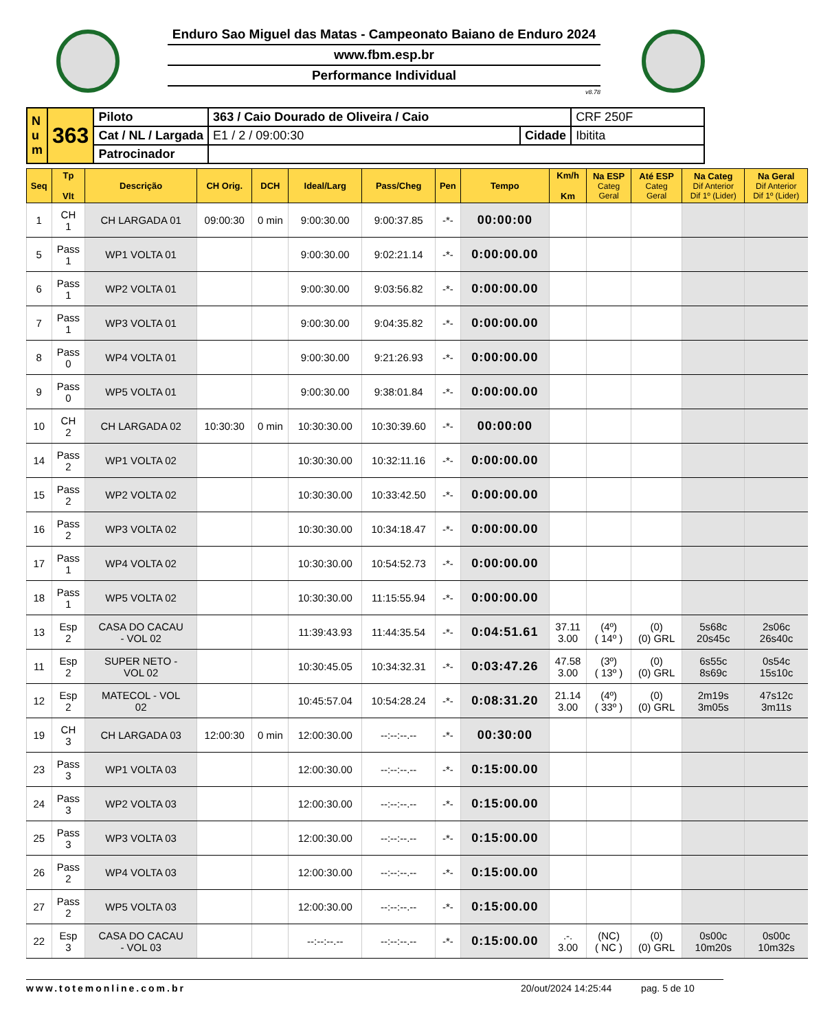Enduro Sao Miguel das Matas - Campeonato Baiano de Enduro 2024
www.fbm.esp.br
Performance Individual
v8.78
| N u m | 363 | Piloto | 363 / Caio Dourado de Oliveira / Caio | | CRF 250F |
| | | Cat / NL / Largada | E1 / 2 / 09:00:30 | Cidade | Ibitita |
| | | Patrocinador | | | |
| Seq | Tp Vlt | Descrição | CH Orig. | DCH | Ideal/Larg | Pass/Cheg | Pen | Tempo | Km/h Km | Na ESP Categ Geral | Até ESP Categ Geral | Na Categ Dif Anterior Dif 1º (Lider) | Na Geral Dif Anterior Dif 1º (Lider) |
| --- | --- | --- | --- | --- | --- | --- | --- | --- | --- | --- | --- | --- | --- |
| 1 | CH 1 | CH LARGADA 01 | 09:00:30 | 0 min | 9:00:30.00 | 9:00:37.85 | -*- | 00:00:00 | | | | | |
| 5 | Pass 1 | WP1 VOLTA 01 | | | 9:00:30.00 | 9:02:21.14 | -*- | 0:00:00.00 | | | | | |
| 6 | Pass 1 | WP2 VOLTA 01 | | | 9:00:30.00 | 9:03:56.82 | -*- | 0:00:00.00 | | | | | |
| 7 | Pass 1 | WP3 VOLTA 01 | | | 9:00:30.00 | 9:04:35.82 | -*- | 0:00:00.00 | | | | | |
| 8 | Pass 0 | WP4 VOLTA 01 | | | 9:00:30.00 | 9:21:26.93 | -*- | 0:00:00.00 | | | | | |
| 9 | Pass 0 | WP5 VOLTA 01 | | | 9:00:30.00 | 9:38:01.84 | -*- | 0:00:00.00 | | | | | |
| 10 | CH 2 | CH LARGADA 02 | 10:30:30 | 0 min | 10:30:30.00 | 10:30:39.60 | -*- | 00:00:00 | | | | | |
| 14 | Pass 2 | WP1 VOLTA 02 | | | 10:30:30.00 | 10:32:11.16 | -*- | 0:00:00.00 | | | | | |
| 15 | Pass 2 | WP2 VOLTA 02 | | | 10:30:30.00 | 10:33:42.50 | -*- | 0:00:00.00 | | | | | |
| 16 | Pass 2 | WP3 VOLTA 02 | | | 10:30:30.00 | 10:34:18.47 | -*- | 0:00:00.00 | | | | | |
| 17 | Pass 1 | WP4 VOLTA 02 | | | 10:30:30.00 | 10:54:52.73 | -*- | 0:00:00.00 | | | | | |
| 18 | Pass 1 | WP5 VOLTA 02 | | | 10:30:30.00 | 11:15:55.94 | -*- | 0:00:00.00 | | | | | |
| 13 | Esp 2 | CASA DO CACAU - VOL 02 | | | 11:39:43.93 | 11:44:35.54 | -*- | 0:04:51.61 | 37.11 3.00 | (4º) ( 14º ) | (0) (0) GRL | 5s68c 20s45c | 2s06c 26s40c |
| 11 | Esp 2 | SUPER NETO - VOL 02 | | | 10:30:45.05 | 10:34:32.31 | -*- | 0:03:47.26 | 47.58 3.00 | (3º) ( 13º ) | (0) (0) GRL | 6s55c 8s69c | 0s54c 15s10c |
| 12 | Esp 2 | MATECOL - VOL 02 | | | 10:45:57.04 | 10:54:28.24 | -*- | 0:08:31.20 | 21.14 3.00 | (4º) ( 33º ) | (0) (0) GRL | 2m19s 3m05s | 47s12c 3m11s |
| 19 | CH 3 | CH LARGADA 03 | 12:00:30 | 0 min | 12:00:30.00 | --:--:--.-- | -*- | 00:30:00 | | | | | |
| 23 | Pass 3 | WP1 VOLTA 03 | | | 12:00:30.00 | --:--:--.-- | -*- | 0:15:00.00 | | | | | |
| 24 | Pass 3 | WP2 VOLTA 03 | | | 12:00:30.00 | --:--:--.-- | -*- | 0:15:00.00 | | | | | |
| 25 | Pass 3 | WP3 VOLTA 03 | | | 12:00:30.00 | --:--:--.-- | -*- | 0:15:00.00 | | | | | |
| 26 | Pass 2 | WP4 VOLTA 03 | | | 12:00:30.00 | --:--:--.-- | -*- | 0:15:00.00 | | | | | |
| 27 | Pass 2 | WP5 VOLTA 03 | | | 12:00:30.00 | --:--:--.-- | -*- | 0:15:00.00 | | | | | |
| 22 | Esp 3 | CASA DO CACAU - VOL 03 | | | --:--:--.-- | --:--:--.-- | -*- | 0:15:00.00 | .-. 3.00 | (NC) ( NC ) | (0) (0) GRL | 0s00c 10m20s | 0s00c 10m32s |
www.totemonline.com.br 20/out/2024 14:25:44 pag. 5 de 10